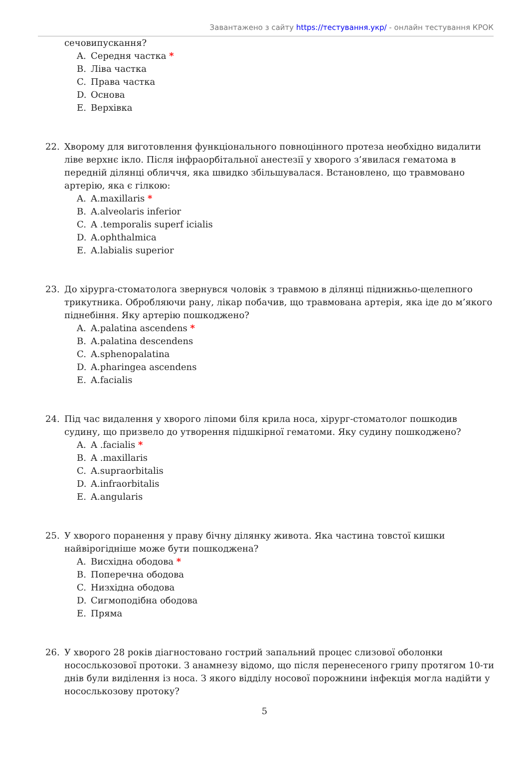Завантажено з сайту https://тестування.укр/ - онлайн тестування КРОК
сечовипускання?
A. Середня частка *
B. Ліва частка
C. Права частка
D. Основа
E. Верхівка
22. Хворому для виготовлення функціонального повноцінного протеза необхідно видалити ліве верхнє ікло. Після інфраорбітальної анестезії у хворого з’явилася гематома в передній ділянці обличчя, яка швидко збільшувалася. Встановлено, що травмовано артерію, яка є гілкою:
A. A.maxillaris *
B. A.alveolaris inferior
C. A .temporalis superf icialis
D. A.ophthalmica
E. A.labialis superior
23. До хірурга-стоматолога звернувся чоловік з травмою в ділянці піднижньо-щелепного трикутника. Обробляючи рану, лікар побачив, що травмована артерія, яка іде до м’якого піднебіння. Яку артерію пошкоджено?
A. A.palatina ascendens *
B. A.palatina descendens
C. A.sphenopalatina
D. A.pharingea ascendens
E. A.facialis
24. Під час видалення у хворого ліпоми біля крила носа, хірург-стоматолог пошкодив судину, що призвело до утворення підшкірної гематоми. Яку судину пошкоджено?
A. A .facialis *
B. A .maxillaris
C. A.supraorbitalis
D. A.infraorbitalis
E. A.angularis
25. У хворого поранення у праву бічну ділянку живота. Яка частина товстої кишки найвірогідніше може бути пошкоджена?
A. Висхідна ободова *
B. Поперечна ободова
C. Низхідна ободова
D. Сигмоподібна ободова
E. Пряма
26. У хворого 28 років діагностовано гострий запальний процес слизової оболонки носослькозової протоки. З анамнезу відомо, що після перенесеного грипу протягом 10-ти днів були виділення із носа. З якого відділу носової порожнини інфекція могла надійти у носослькозову протоку?
5